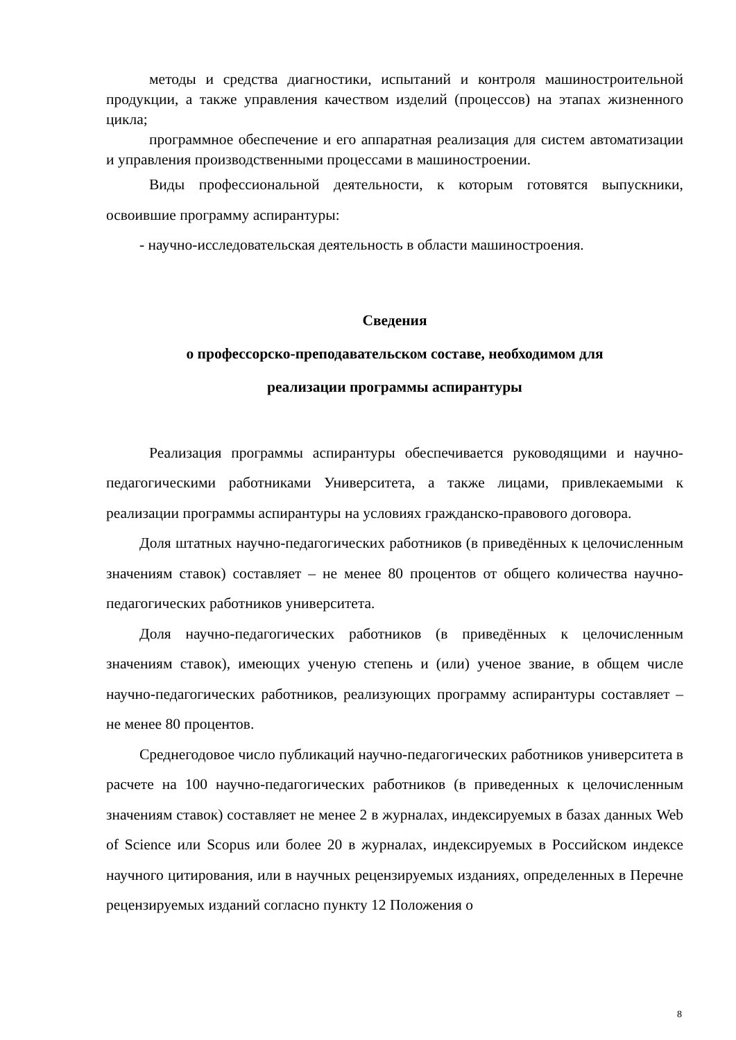методы и средства диагностики, испытаний и контроля машиностроительной продукции, а также управления качеством изделий (процессов) на этапах жизненного цикла;
программное обеспечение и его аппаратная реализация для систем автоматизации и управления производственными процессами в машиностроении.
Виды профессиональной деятельности, к которым готовятся выпускники, освоившие программу аспирантуры:
- научно-исследовательская деятельность в области машиностроения.
Сведения
о профессорско-преподавательском составе, необходимом для
реализации программы аспирантуры
Реализация программы аспирантуры обеспечивается руководящими и научно-педагогическими работниками Университета, а также лицами, привлекаемыми к реализации программы аспирантуры на условиях гражданско-правового договора.
Доля штатных научно-педагогических работников (в приведённых к целочисленным значениям ставок) составляет – не менее 80 процентов от общего количества научно-педагогических работников университета.
Доля научно-педагогических работников (в приведённых к целочисленным значениям ставок), имеющих ученую степень и (или) ученое звание, в общем числе научно-педагогических работников, реализующих программу аспирантуры составляет – не менее 80 процентов.
Среднегодовое число публикаций научно-педагогических работников университета в расчете на 100 научно-педагогических работников (в приведенных к целочисленным значениям ставок) составляет не менее 2 в журналах, индексируемых в базах данных Web of Science или Scopus или более 20 в журналах, индексируемых в Российском индексе научного цитирования, или в научных рецензируемых изданиях, определенных в Перечне рецензируемых изданий согласно пункту 12 Положения о
8